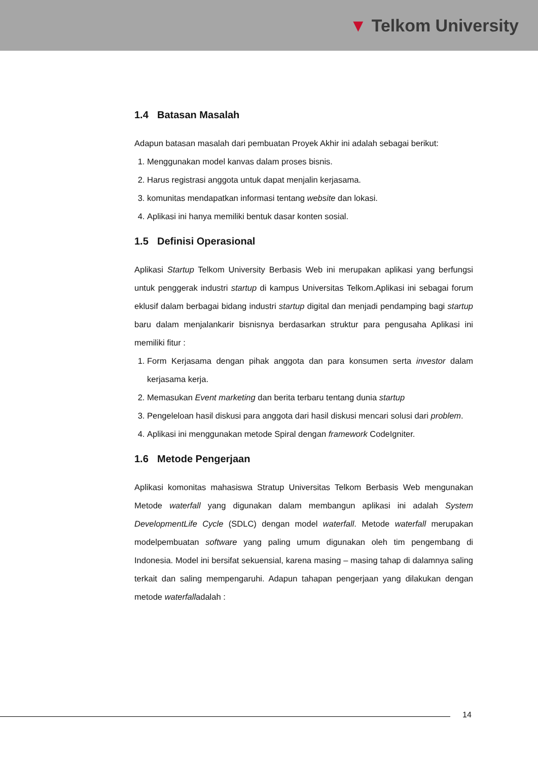▼ Telkom University
1.4 Batasan Masalah
Adapun batasan masalah dari pembuatan Proyek Akhir ini adalah sebagai berikut:
1. Menggunakan model kanvas dalam proses bisnis.
2. Harus registrasi anggota untuk dapat menjalin kerjasama.
3. komunitas mendapatkan informasi tentang website dan lokasi.
4. Aplikasi ini hanya memiliki bentuk dasar konten sosial.
1.5 Definisi Operasional
Aplikasi Startup Telkom University Berbasis Web ini merupakan aplikasi yang berfungsi untuk penggerak industri startup di kampus Universitas Telkom.Aplikasi ini sebagai forum eklusif dalam berbagai bidang industri startup digital dan menjadi pendamping bagi startup baru dalam menjalankarir bisnisnya berdasarkan struktur para pengusaha Aplikasi ini memiliki fitur :
1. Form Kerjasama dengan pihak anggota dan para konsumen serta investor dalam kerjasama kerja.
2. Memasukan Event marketing dan berita terbaru tentang dunia startup
3. Pengeleloan hasil diskusi para anggota dari hasil diskusi mencari solusi dari problem.
4. Aplikasi ini menggunakan metode Spiral dengan framework CodeIgniter.
1.6 Metode Pengerjaan
Aplikasi komonitas mahasiswa Stratup Universitas Telkom Berbasis Web mengunakan Metode waterfall yang digunakan dalam membangun aplikasi ini adalah System DevelopmentLife Cycle (SDLC) dengan model waterfall. Metode waterfall merupakan modelpembuatan software yang paling umum digunakan oleh tim pengembang di Indonesia. Model ini bersifat sekuensial, karena masing – masing tahap di dalamnya saling terkait dan saling mempengaruhi. Adapun tahapan pengerjaan yang dilakukan dengan metode waterfalladalah :
14